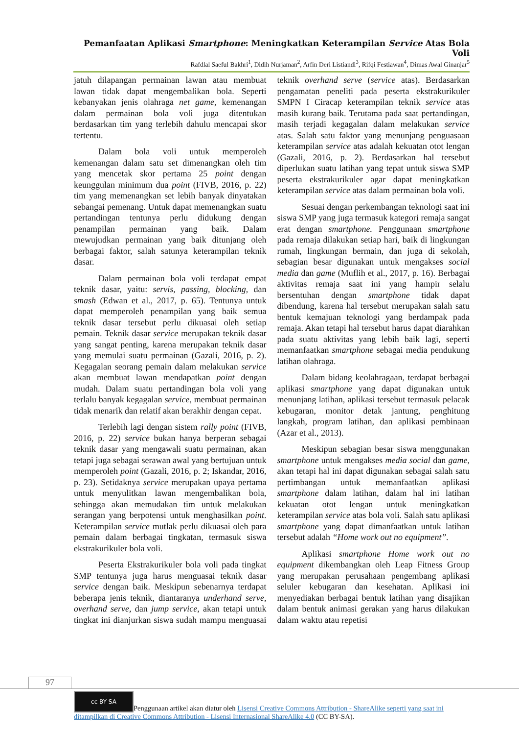Pemanfaatan Aplikasi Smartphone: Meningkatkan Keterampilan Service Atas Bola Voli
Rafdlal Saeful Bakhri<sup>1</sup>, Didih Nurjaman<sup>2</sup>, Arfin Deri Listiandi<sup>3</sup>, Rifqi Festiawan<sup>4</sup>, Dimas Awal Ginanjar<sup>5</sup>
jatuh dilapangan permainan lawan atau membuat lawan tidak dapat mengembalikan bola. Seperti kebanyakan jenis olahraga net game, kemenangan dalam permainan bola voli juga ditentukan berdasarkan tim yang terlebih dahulu mencapai skor tertentu.
Dalam bola voli untuk memperoleh kemenangan dalam satu set dimenangkan oleh tim yang mencetak skor pertama 25 point dengan keunggulan minimum dua point (FIVB, 2016, p. 22) tim yang memenangkan set lebih banyak dinyatakan sebangai pemenang. Untuk dapat memenangkan suatu pertandingan tentunya perlu didukung dengan penampilan permainan yang baik. Dalam mewujudkan permainan yang baik ditunjang oleh berbagai faktor, salah satunya keterampilan teknik dasar.
Dalam permainan bola voli terdapat empat teknik dasar, yaitu: servis, passing, blocking, dan smash (Edwan et al., 2017, p. 65). Tentunya untuk dapat memperoleh penampilan yang baik semua teknik dasar tersebut perlu dikuasai oleh setiap pemain. Teknik dasar service merupakan teknik dasar yang sangat penting, karena merupakan teknik dasar yang memulai suatu permainan (Gazali, 2016, p. 2). Kegagalan seorang pemain dalam melakukan service akan membuat lawan mendapatkan point dengan mudah. Dalam suatu pertandingan bola voli yang terlalu banyak kegagalan service, membuat permainan tidak menarik dan relatif akan berakhir dengan cepat.
Terlebih lagi dengan sistem rally point (FIVB, 2016, p. 22) service bukan hanya berperan sebagai teknik dasar yang mengawali suatu permainan, akan tetapi juga sebagai serawan awal yang bertujuan untuk memperoleh point (Gazali, 2016, p. 2; Iskandar, 2016, p. 23). Setidaknya service merupakan upaya pertama untuk menyulitkan lawan mengembalikan bola, sehingga akan memudakan tim untuk melakukan serangan yang berpotensi untuk menghasilkan point. Keterampilan service mutlak perlu dikuasai oleh para pemain dalam berbagai tingkatan, termasuk siswa ekstrakurikuler bola voli.
Peserta Ekstrakurikuler bola voli pada tingkat SMP tentunya juga harus menguasai teknik dasar service dengan baik. Meskipun sebenarnya terdapat beberapa jenis teknik, diantaranya underhand serve, overhand serve, dan jump service, akan tetapi untuk tingkat ini dianjurkan siswa sudah mampu menguasai teknik overhand serve (service atas). Berdasarkan pengamatan peneliti pada peserta ekstrakurikuler SMPN I Ciracap keterampilan teknik service atas masih kurang baik. Terutama pada saat pertandingan, masih terjadi kegagalan dalam melakukan service atas. Salah satu faktor yang menunjang penguasaan keterampilan service atas adalah kekuatan otot lengan (Gazali, 2016, p. 2). Berdasarkan hal tersebut diperlukan suatu latihan yang tepat untuk siswa SMP peserta ekstrakurikuler agar dapat meningkatkan keterampilan service atas dalam permainan bola voli.
Sesuai dengan perkembangan teknologi saat ini siswa SMP yang juga termasuk kategori remaja sangat erat dengan smartphone. Penggunaan smartphone pada remaja dilakukan setiap hari, baik di lingkungan rumah, lingkungan bermain, dan juga di sekolah, sebagian besar digunakan untuk mengakses social media dan game (Muflih et al., 2017, p. 16). Berbagai aktivitas remaja saat ini yang hampir selalu bersentuhan dengan smartphone tidak dapat dibendung, karena hal tersebut merupakan salah satu bentuk kemajuan teknologi yang berdampak pada remaja. Akan tetapi hal tersebut harus dapat diarahkan pada suatu aktivitas yang lebih baik lagi, seperti memanfaatkan smartphone sebagai media pendukung latihan olahraga.
Dalam bidang keolahragaan, terdapat berbagai aplikasi smartphone yang dapat digunakan untuk menunjang latihan, aplikasi tersebut termasuk pelacak kebugaran, monitor detak jantung, penghitung langkah, program latihan, dan aplikasi pembinaan (Azar et al., 2013).
Meskipun sebagian besar siswa menggunakan smartphone untuk mengakses media social dan game, akan tetapi hal ini dapat digunakan sebagai salah satu pertimbangan untuk memanfaatkan aplikasi smartphone dalam latihan, dalam hal ini latihan kekuatan otot lengan untuk meningkatkan keterampilan service atas bola voli. Salah satu aplikasi smartphone yang dapat dimanfaatkan untuk latihan tersebut adalah “Home work out no equipment”.
Aplikasi smartphone Home work out no equipment dikembangkan oleh Leap Fitness Group yang merupakan perusahaan pengembang aplikasi seluler kebugaran dan kesehatan. Aplikasi ini menyediakan berbagai bentuk latihan yang disajikan dalam bentuk animasi gerakan yang harus dilakukan dalam waktu atau repetisi
97
cc BY SA Penggunaan artikel akan diatur oleh Lisensi Creative Commons Attribution - ShareAlike seperti yang saat ini ditampilkan di Creative Commons Attribution - Lisensi Internasional ShareAlike 4.0 (CC BY-SA).